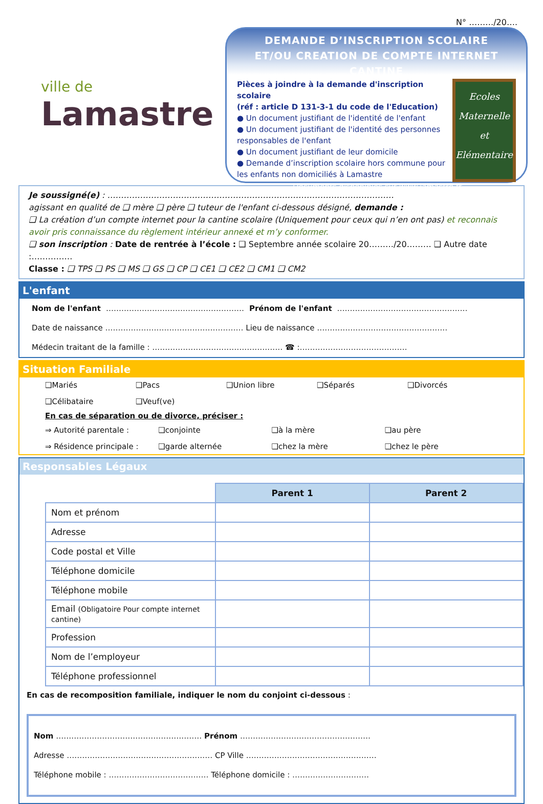N° ………/20….
ville de
Lamastre
DEMANDE D’INSCRIPTION SCOLAIRE
ET/OU CREATION DE COMPTE INTERNET CANTINE
Pièces à joindre à la demande d'inscription scolaire
(réf : article D 131-3-1 du code de l'Education)
● Un document justifiant de l'identité de l'enfant
● Un document justifiant de l'identité des personnes responsables de l'enfant
● Un document justifiant de leur domicile
● Demande d’inscription scolaire hors commune pour les enfants non domiciliés à Lamastre
Ecoles
Maternelle
et
Elémentaire
Documents disponibles sur www.lamastre.fr
Je soussigné(e) : ……………………………………………………………………………………………
agissant en qualité de ❑ mère ❑ père ❑ tuteur de l'enfant ci-dessous désigné, demande :
❑ La création d’un compte internet pour la cantine scolaire (Uniquement pour ceux qui n’en ont pas) et reconnais avoir pris connaissance du règlement intérieur annexé et m’y conformer.
❑ son inscription : Date de rentrée à l’école : ❑ Septembre année scolaire 20………/20……… ❑ Autre date :……………
Classe : ❑ TPS ❑ PS ❑ MS ❑ GS ❑ CP ❑ CE1 ❑ CE2 ❑ CM1 ❑ CM2
L'enfant
Nom de l'enfant ……………………………………………… Prénom de l'enfant ……………………………………………
Date de naissance ……………………………………………… Lieu de naissance ……………………………………………
Médecin traitant de la famille : …………………………………………… ☎ :……………………………………
Situation Familiale
❑Mariés ❑Pacs ❑Union libre ❑Séparés ❑Divorcés ❑Célibataire ❑Veuf(ve)
En cas de séparation ou de divorce, préciser :
⇒ Autorité parentale : ❑conjointe ❑à la mère ❑au père ⇒ Résidence principale : ❑garde alternée ❑chez la mère ❑chez le père
Responsables Légaux
| | Parent 1 | Parent 2 |
| Nom et prénom | | |
| Adresse | | |
| Code postal et Ville | | |
| Téléphone domicile | | |
| Téléphone mobile | | |
| Email (Obligatoire Pour compte internet cantine) | | |
| Profession | | |
| Nom de l’employeur | | |
| Téléphone professionnel | | |
En cas de recomposition familiale, indiquer le nom du conjoint ci-dessous :
Nom ………………………………………………… Prénom ……………………………………………
Adresse ………………………………………………… CP Ville ……………………………………………
Téléphone mobile : ………………………………… Téléphone domicile : …………………………